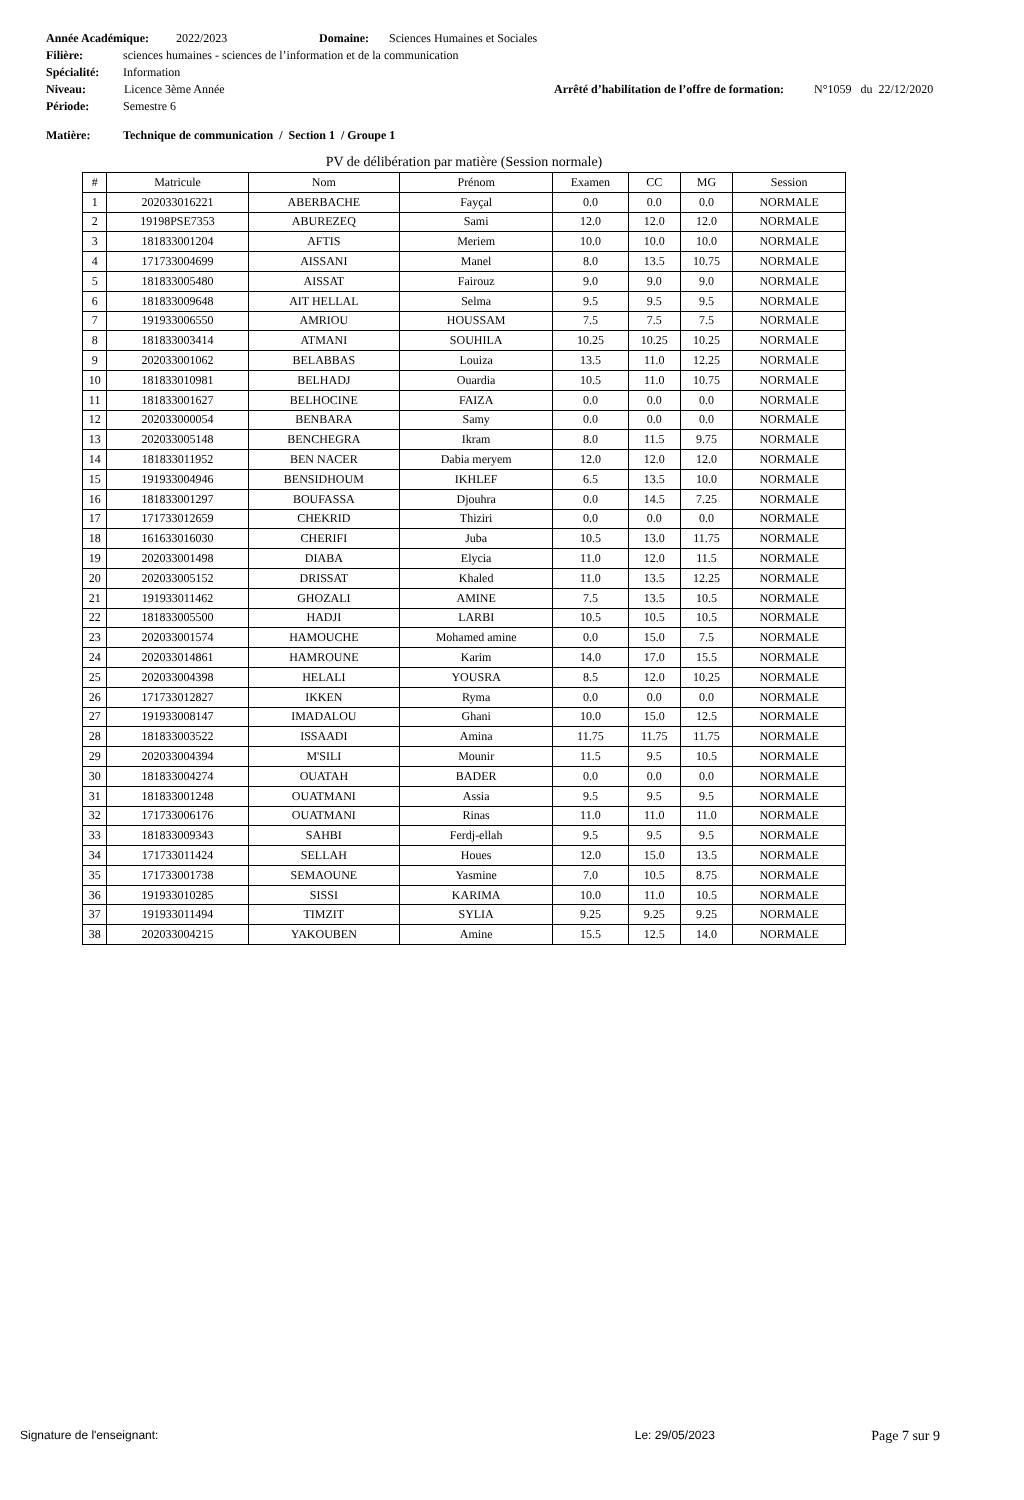Année Académique: 2022/2023 Domaine: Sciences Humaines et Sociales
Filière: sciences humaines - sciences de l’information et de la communication
Spécialité: Information
Niveau: Licence 3ème Année Arrêté d’habilitation de l’offre de formation: N°1059 du 22/12/2020
Période: Semestre 6
Matière: Technique de communication / Section 1 / Groupe 1
PV de délibération par matière (Session normale)
| # | Matricule | Nom | Prénom | Examen | CC | MG | Session |
| --- | --- | --- | --- | --- | --- | --- | --- |
| 1 | 202033016221 | ABERBACHE | Fayçal | 0.0 | 0.0 | 0.0 | NORMALE |
| 2 | 19198PSE7353 | ABUREZEQ | Sami | 12.0 | 12.0 | 12.0 | NORMALE |
| 3 | 181833001204 | AFTIS | Meriem | 10.0 | 10.0 | 10.0 | NORMALE |
| 4 | 171733004699 | AISSANI | Manel | 8.0 | 13.5 | 10.75 | NORMALE |
| 5 | 181833005480 | AISSAT | Fairouz | 9.0 | 9.0 | 9.0 | NORMALE |
| 6 | 181833009648 | AIT HELLAL | Selma | 9.5 | 9.5 | 9.5 | NORMALE |
| 7 | 191933006550 | AMRIOU | HOUSSAM | 7.5 | 7.5 | 7.5 | NORMALE |
| 8 | 181833003414 | ATMANI | SOUHILA | 10.25 | 10.25 | 10.25 | NORMALE |
| 9 | 202033001062 | BELABBAS | Louiza | 13.5 | 11.0 | 12.25 | NORMALE |
| 10 | 181833010981 | BELHADJ | Ouardia | 10.5 | 11.0 | 10.75 | NORMALE |
| 11 | 181833001627 | BELHOCINE | FAIZA | 0.0 | 0.0 | 0.0 | NORMALE |
| 12 | 202033000054 | BENBARA | Samy | 0.0 | 0.0 | 0.0 | NORMALE |
| 13 | 202033005148 | BENCHEGRA | Ikram | 8.0 | 11.5 | 9.75 | NORMALE |
| 14 | 181833011952 | BEN NACER | Dabia meryem | 12.0 | 12.0 | 12.0 | NORMALE |
| 15 | 191933004946 | BENSIDHOUM | IKHLEF | 6.5 | 13.5 | 10.0 | NORMALE |
| 16 | 181833001297 | BOUFASSA | Djouhra | 0.0 | 14.5 | 7.25 | NORMALE |
| 17 | 171733012659 | CHEKRID | Thiziri | 0.0 | 0.0 | 0.0 | NORMALE |
| 18 | 161633016030 | CHERIFI | Juba | 10.5 | 13.0 | 11.75 | NORMALE |
| 19 | 202033001498 | DIABA | Elycia | 11.0 | 12.0 | 11.5 | NORMALE |
| 20 | 202033005152 | DRISSAT | Khaled | 11.0 | 13.5 | 12.25 | NORMALE |
| 21 | 191933011462 | GHOZALI | AMINE | 7.5 | 13.5 | 10.5 | NORMALE |
| 22 | 181833005500 | HADJI | LARBI | 10.5 | 10.5 | 10.5 | NORMALE |
| 23 | 202033001574 | HAMOUCHE | Mohamed amine | 0.0 | 15.0 | 7.5 | NORMALE |
| 24 | 202033014861 | HAMROUNE | Karim | 14.0 | 17.0 | 15.5 | NORMALE |
| 25 | 202033004398 | HELALI | YOUSRA | 8.5 | 12.0 | 10.25 | NORMALE |
| 26 | 171733012827 | IKKEN | Ryma | 0.0 | 0.0 | 0.0 | NORMALE |
| 27 | 191933008147 | IMADALOU | Ghani | 10.0 | 15.0 | 12.5 | NORMALE |
| 28 | 181833003522 | ISSAADI | Amina | 11.75 | 11.75 | 11.75 | NORMALE |
| 29 | 202033004394 | M'SILI | Mounir | 11.5 | 9.5 | 10.5 | NORMALE |
| 30 | 181833004274 | OUATAH | BADER | 0.0 | 0.0 | 0.0 | NORMALE |
| 31 | 181833001248 | OUATMANI | Assia | 9.5 | 9.5 | 9.5 | NORMALE |
| 32 | 171733006176 | OUATMANI | Rinas | 11.0 | 11.0 | 11.0 | NORMALE |
| 33 | 181833009343 | SAHBI | Ferdj-ellah | 9.5 | 9.5 | 9.5 | NORMALE |
| 34 | 171733011424 | SELLAH | Houes | 12.0 | 15.0 | 13.5 | NORMALE |
| 35 | 171733001738 | SEMAOUNE | Yasmine | 7.0 | 10.5 | 8.75 | NORMALE |
| 36 | 191933010285 | SISSI | KARIMA | 10.0 | 11.0 | 10.5 | NORMALE |
| 37 | 191933011494 | TIMZIT | SYLIA | 9.25 | 9.25 | 9.25 | NORMALE |
| 38 | 202033004215 | YAKOUBEN | Amine | 15.5 | 12.5 | 14.0 | NORMALE |
Signature de l'enseignant: Le: 29/05/2023 Page 7 sur 9